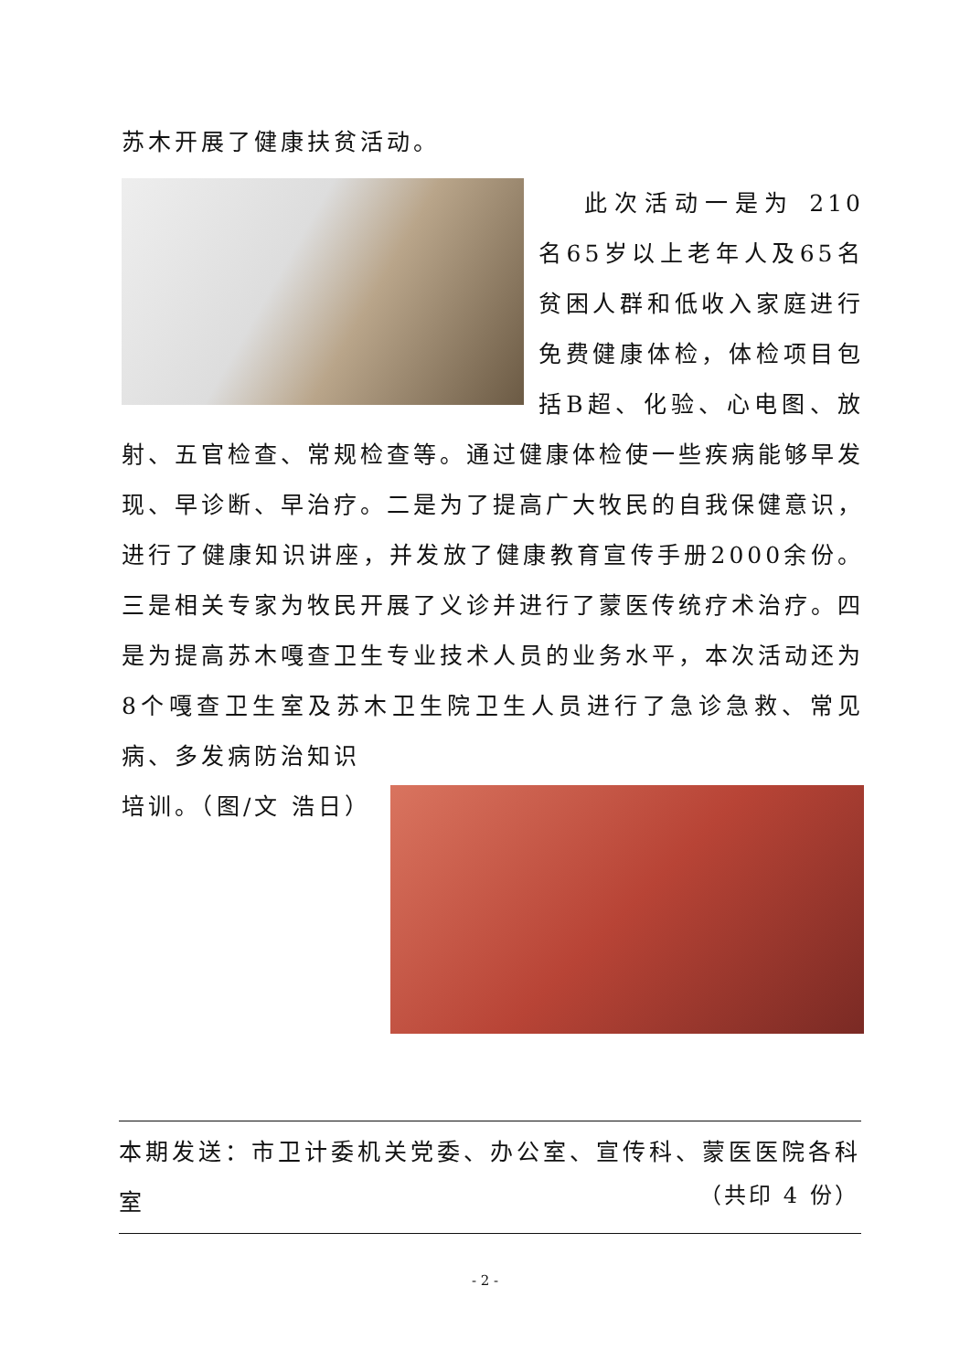苏木开展了健康扶贫活动。
此次活动一是为 210 名65岁以上老年人及65名贫困人群和低收入家庭进行免费健康体检，体检项目包括B超、化验、心电图、放射、五官检查、常规检查等。通过健康体检使一些疾病能够早发现、早诊断、早治疗。二是为了提高广大牧民的自我保健意识，进行了健康知识讲座，并发放了健康教育宣传手册2000余份。三是相关专家为牧民开展了义诊并进行了蒙医传统疗术治疗。四是为提高苏木嘎查卫生专业技术人员的业务水平，本次活动还为8个嘎查卫生室及苏木卫生院卫生人员进行了急诊急救、常见病、多发病防治知识
培训。（图/文 浩日）
本期发送：市卫计委机关党委、办公室、宣传科、蒙医医院各科室
（共印 4 份）
- 2 -